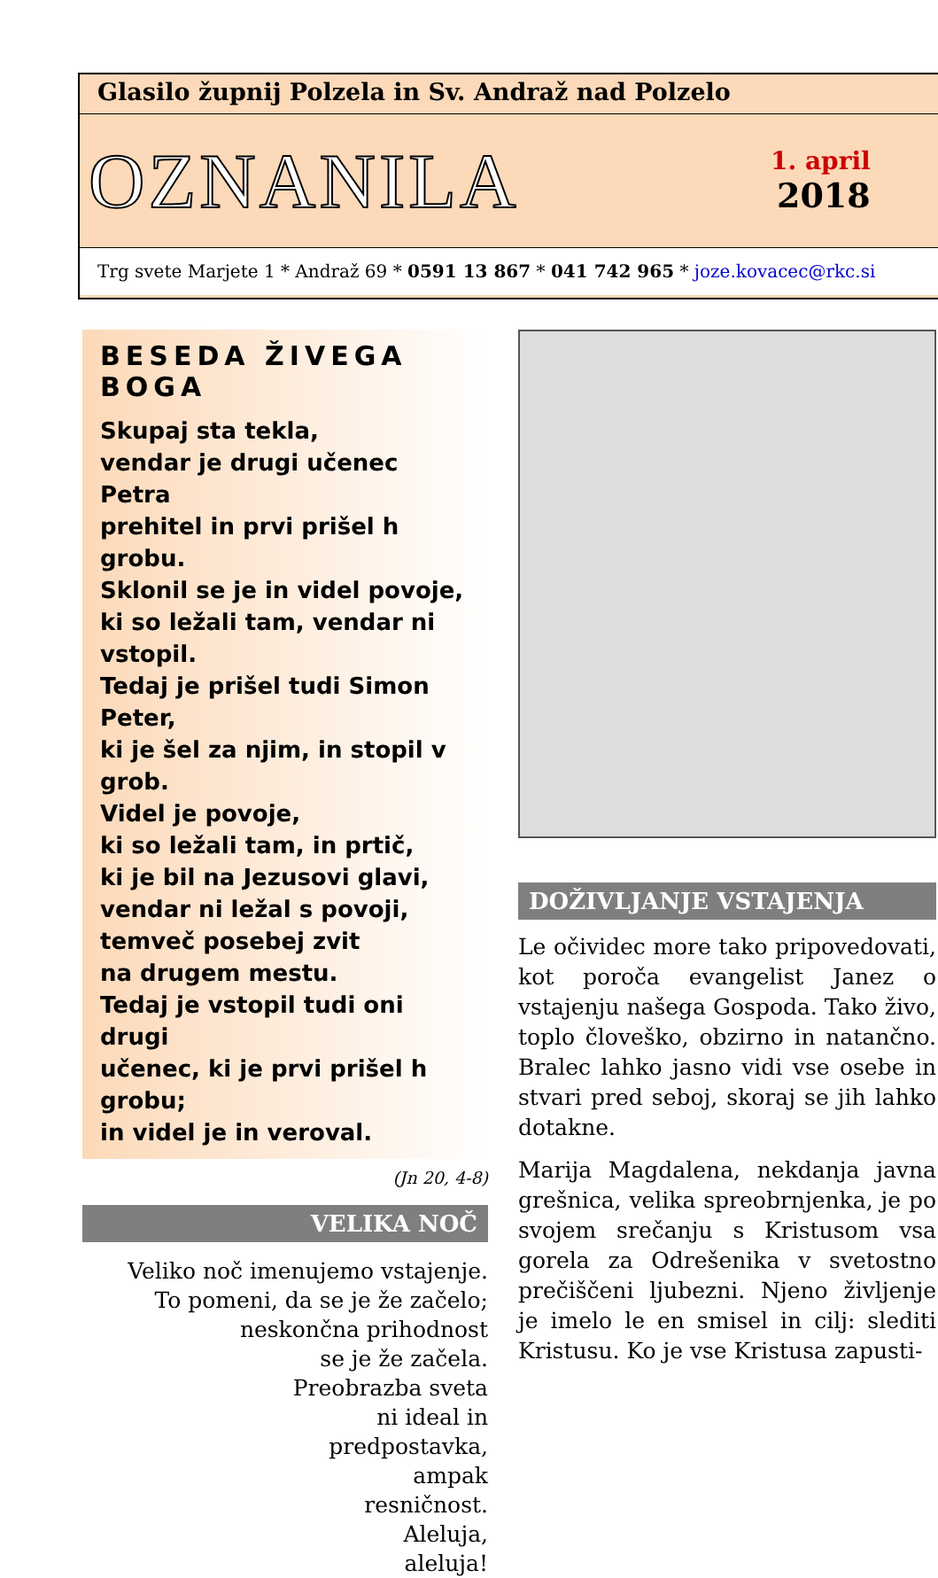Glasilo župnij Polzela in Sv. Andraž nad Polzelo
OZNANILA
1. april
2018
Trg svete Marjete 1 * Andraž 69 * 0591 13 867 * 041 742 965 * joze.kovacec@rkc.si
BESEDA ŽIVEGA BOGA
Skupaj sta tekla,
vendar je drugi učenec Petra
prehitel in prvi prišel h grobu.
Sklonil se je in videl povoje,
ki so ležali tam, vendar ni vstopil.
Tedaj je prišel tudi Simon Peter,
ki je šel za njim, in stopil v grob.
Videl je povoje,
ki so ležali tam, in prtič,
ki je bil na Jezusovi glavi,
vendar ni ležal s povoji,
temveč posebej zvit
na drugem mestu.
Tedaj je vstopil tudi oni drugi
učenec, ki je prvi prišel h grobu;
in videl je in veroval.
(Jn 20, 4-8)
VELIKA NOČ
Veliko noč imenujemo vstajenje.
To pomeni, da se je že začelo;
neskončna prihodnost
se je že začela.
Preobrazba sveta
ni ideal in
predpostavka,
ampak
resničnost.
Aleluja,
aleluja!
DOŽIVLJANJE VSTAJENJA
Le očividec more tako pripovedovati, kot poroča evangelist Janez o vstajenju našega Gospoda. Tako živo, toplo človeško, obzirno in natančno. Bralec lahko jasno vidi vse osebe in stvari pred seboj, skoraj se jih lahko dotakne.
Marija Magdalena, nekdanja javna grešnica, velika spreobrnjenka, je po svojem srečanju s Kristusom vsa gorela za Odrešenika v svetostno prečiščeni ljubezni. Njeno življenje je imelo le en smisel in cilj: slediti Kristusu. Ko je vse Kristusa zapusti-